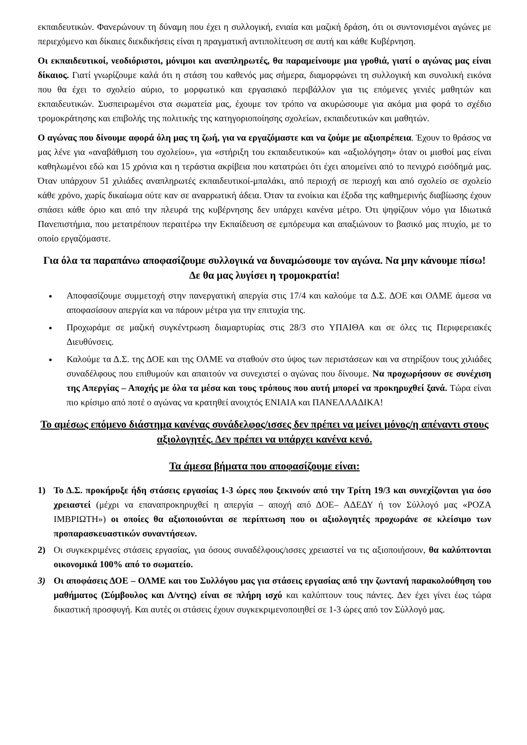εκπαιδευτικών. Φανερώνουν τη δύναμη που έχει η συλλογική, ενιαία και μαζική δράση, ότι οι συντονισμένοι αγώνες με περιεχόμενο και δίκαιες διεκδικήσεις είναι η πραγματική αντιπολίτευση σε αυτή και κάθε Κυβέρνηση.
Οι εκπαιδευτικοί, νεοδιόριστοι, μόνιμοι και αναπληρωτές, θα παραμείνουμε μια γροθιά, γιατί ο αγώνας μας είναι δίκαιος. Γιατί γνωρίζουμε καλά ότι η στάση του καθενός μας σήμερα, διαμορφώνει τη συλλογική και συνολική εικόνα που θα έχει το σχολείο αύριο, το μορφωτικό και εργασιακό περιβάλλον για τις επόμενες γενιές μαθητών και εκπαιδευτικών. Συσπειρωμένοι στα σωματεία μας, έχουμε τον τρόπο να ακυρώσουμε για ακόμα μια φορά το σχέδιο τρομοκράτησης και επιβολής της πολιτικής της κατηγοριοποίησης σχολείων, εκπαιδευτικών και μαθητών.
Ο αγώνας που δίνουμε αφορά όλη μας τη ζωή, για να εργαζόμαστε και να ζούμε με αξιοπρέπεια. Έχουν το θράσος να μας λένε για «αναβάθμιση του σχολείου», για «στήριξη του εκπαιδευτικού» και «αξιολόγηση» όταν οι μισθοί μας είναι καθηλωμένοι εδώ και 15 χρόνια και η τεράστια ακρίβεια που κατατρώει ότι έχει απομείνει από το πενιχρό εισόδημά μας. Όταν υπάρχουν 51 χιλιάδες αναπληρωτές εκπαιδευτικοί-μπαλάκι, από περιοχή σε περιοχή και από σχολείο σε σχολείο κάθε χρόνο, χωρίς δικαίωμα ούτε καν σε αναρρωτική άδεια. Όταν τα ενοίκια και έξοδα της καθημερινής διαβίωσης έχουν σπάσει κάθε όριο και από την πλευρά της κυβέρνησης δεν υπάρχει κανένα μέτρο. Ότι ψηφίζουν νόμο για Ιδιωτικά Πανεπιστήμια, που μετατρέπουν περαιτέρω την Εκπαίδευση σε εμπόρευμα και απαξιώνουν το βασικό μας πτυχίο, με το οποίο εργαζόμαστε.
Για όλα τα παραπάνω αποφασίζουμε συλλογικά να δυναμώσουμε τον αγώνα. Να μην κάνουμε πίσω! Δε θα μας λυγίσει η τρομοκρατία!
Αποφασίζουμε συμμετοχή στην πανεργατική απεργία στις 17/4 και καλούμε τα Δ.Σ. ΔΟΕ και ΟΛΜΕ άμεσα να αποφασίσουν απεργία και να πάρουν μέτρα για την επιτυχία της.
Προχωράμε σε μαζική συγκέντρωση διαμαρτυρίας στις 28/3 στο ΥΠΑΙΘΑ και σε όλες τις Περιφερειακές Διευθύνσεις.
Καλούμε τα Δ.Σ. της ΔΟΕ και της ΟΛΜΕ να σταθούν στο ύψος των περιστάσεων και να στηρίξουν τους χιλιάδες συναδέλφους που επιθυμούν και απαιτούν να συνεχιστεί ο αγώνας που δίνουμε. Να προχωρήσουν σε συνέχιση της Απεργίας – Αποχής με όλα τα μέσα και τους τρόπους που αυτή μπορεί να προκηρυχθεί ξανά. Τώρα είναι πιο κρίσιμο από ποτέ ο αγώνας να κρατηθεί ανοιχτός ΕΝΙΑΙΑ και ΠΑΝΕΛΛΑΔΙΚΑ!
Το αμέσως επόμενο διάστημα κανένας συνάδελφος/ισσες δεν πρέπει να μείνει μόνος/η απέναντι στους αξιολογητές. Δεν πρέπει να υπάρχει κανένα κενό.
Τα άμεσα βήματα που αποφασίζουμε είναι:
1) Το Δ.Σ. προκήρυξε ήδη στάσεις εργασίας 1-3 ώρες που ξεκινούν από την Τρίτη 19/3 και συνεχίζονται για όσο χρειαστεί (μέχρι να επαναπροκηρυχθεί η απεργία – αποχή από ΔΟΕ– ΑΔΕΔΥ ή τον Σύλλογό μας «ΡΟΖΑ ΙΜΒΡΙΩΤΗ») οι οποίες θα αξιοποιούνται σε περίπτωση που οι αξιολογητές προχωράνε σε κλείσιμο των προπαρασκευαστικών συναντήσεων.
2) Οι συγκεκριμένες στάσεις εργασίας, για όσους συναδέλφους/ισσες χρειαστεί να τις αξιοποιήσουν, θα καλύπτονται οικονομικά 100% από το σωματείο.
3) Οι αποφάσεις ΔΟΕ – ΟΛΜΕ και του Συλλόγου μας για στάσεις εργασίας από την ζωντανή παρακολούθηση του μαθήματος (Σύμβουλος και Δ/ντης) είναι σε πλήρη ισχύ και καλύπτουν τους πάντες. Δεν έχει γίνει έως τώρα δικαστική προσφυγή. Και αυτές οι στάσεις έχουν συγκεκριμενοποιηθεί σε 1-3 ώρες από τον Σύλλογό μας.